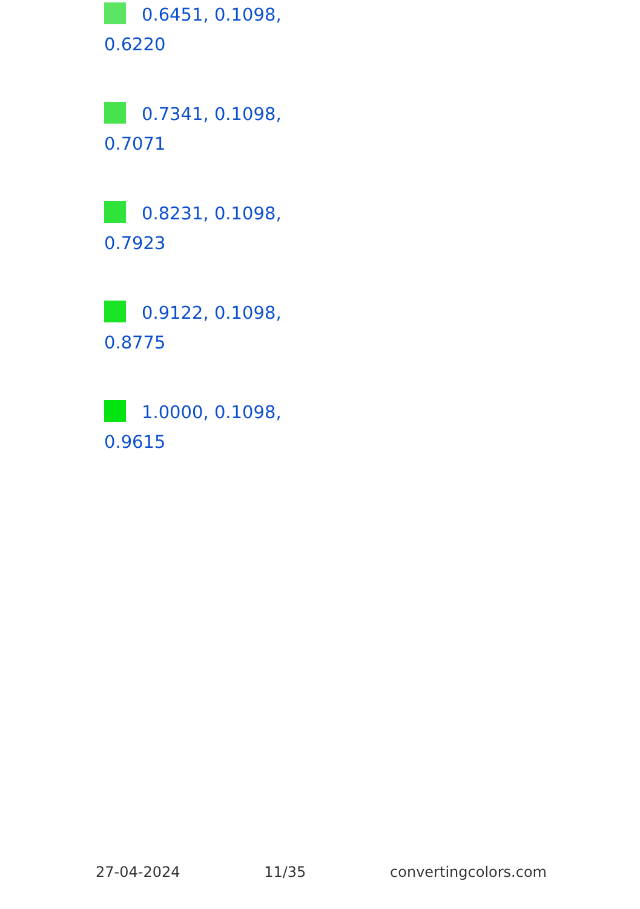0.6451, 0.1098, 0.6220
0.7341, 0.1098, 0.7071
0.8231, 0.1098, 0.7923
0.9122, 0.1098, 0.8775
1.0000, 0.1098, 0.9615
27-04-2024 11/35 convertingcolors.com